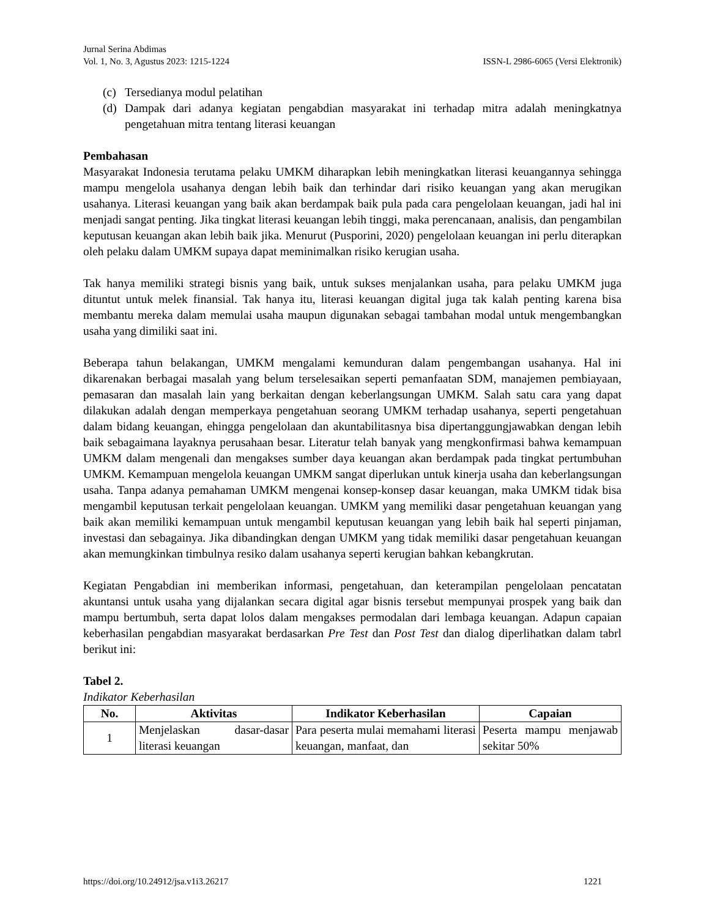Jurnal Serina Abdimas
Vol. 1, No. 3, Agustus 2023: 1215-1224 ISSN-L 2986-6065 (Versi Elektronik)
(c) Tersedianya modul pelatihan
(d) Dampak dari adanya kegiatan pengabdian masyarakat ini terhadap mitra adalah meningkatnya pengetahuan mitra tentang literasi keuangan
Pembahasan
Masyarakat Indonesia terutama pelaku UMKM diharapkan lebih meningkatkan literasi keuangannya sehingga mampu mengelola usahanya dengan lebih baik dan terhindar dari risiko keuangan yang akan merugikan usahanya. Literasi keuangan yang baik akan berdampak baik pula pada cara pengelolaan keuangan, jadi hal ini menjadi sangat penting. Jika tingkat literasi keuangan lebih tinggi, maka perencanaan, analisis, dan pengambilan keputusan keuangan akan lebih baik jika. Menurut (Pusporini, 2020) pengelolaan keuangan ini perlu diterapkan oleh pelaku dalam UMKM supaya dapat meminimalkan risiko kerugian usaha.
Tak hanya memiliki strategi bisnis yang baik, untuk sukses menjalankan usaha, para pelaku UMKM juga dituntut untuk melek finansial. Tak hanya itu, literasi keuangan digital juga tak kalah penting karena bisa membantu mereka dalam memulai usaha maupun digunakan sebagai tambahan modal untuk mengembangkan usaha yang dimiliki saat ini.
Beberapa tahun belakangan, UMKM mengalami kemunduran dalam pengembangan usahanya. Hal ini dikarenakan berbagai masalah yang belum terselesaikan seperti pemanfaatan SDM, manajemen pembiayaan, pemasaran dan masalah lain yang berkaitan dengan keberlangsungan UMKM. Salah satu cara yang dapat dilakukan adalah dengan memperkaya pengetahuan seorang UMKM terhadap usahanya, seperti pengetahuan dalam bidang keuangan, ehingga pengelolaan dan akuntabilitasnya bisa dipertanggungjawabkan dengan lebih baik sebagaimana layaknya perusahaan besar. Literatur telah banyak yang mengkonfirmasi bahwa kemampuan UMKM dalam mengenali dan mengakses sumber daya keuangan akan berdampak pada tingkat pertumbuhan UMKM. Kemampuan mengelola keuangan UMKM sangat diperlukan untuk kinerja usaha dan keberlangsungan usaha. Tanpa adanya pemahaman UMKM mengenai konsep-konsep dasar keuangan, maka UMKM tidak bisa mengambil keputusan terkait pengelolaan keuangan. UMKM yang memiliki dasar pengetahuan keuangan yang baik akan memiliki kemampuan untuk mengambil keputusan keuangan yang lebih baik hal seperti pinjaman, investasi dan sebagainya. Jika dibandingkan dengan UMKM yang tidak memiliki dasar pengetahuan keuangan akan memungkinkan timbulnya resiko dalam usahanya seperti kerugian bahkan kebangkrutan.
Kegiatan Pengabdian ini memberikan informasi, pengetahuan, dan keterampilan pengelolaan pencatatan akuntansi untuk usaha yang dijalankan secara digital agar bisnis tersebut mempunyai prospek yang baik dan mampu bertumbuh, serta dapat lolos dalam mengakses permodalan dari lembaga keuangan. Adapun capaian keberhasilan pengabdian masyarakat berdasarkan Pre Test dan Post Test dan dialog diperlihatkan dalam tabrl berikut ini:
Tabel 2.
Indikator Keberhasilan
| No. | Aktivitas | Indikator Keberhasilan | Capaian |
| --- | --- | --- | --- |
| 1 | Menjelaskan dasar-dasar literasi keuangan | Para peserta mulai memahami literasi keuangan, manfaat, dan | Peserta mampu menjawab sekitar 50% |
https://doi.org/10.24912/jsa.v1i3.26217 1221